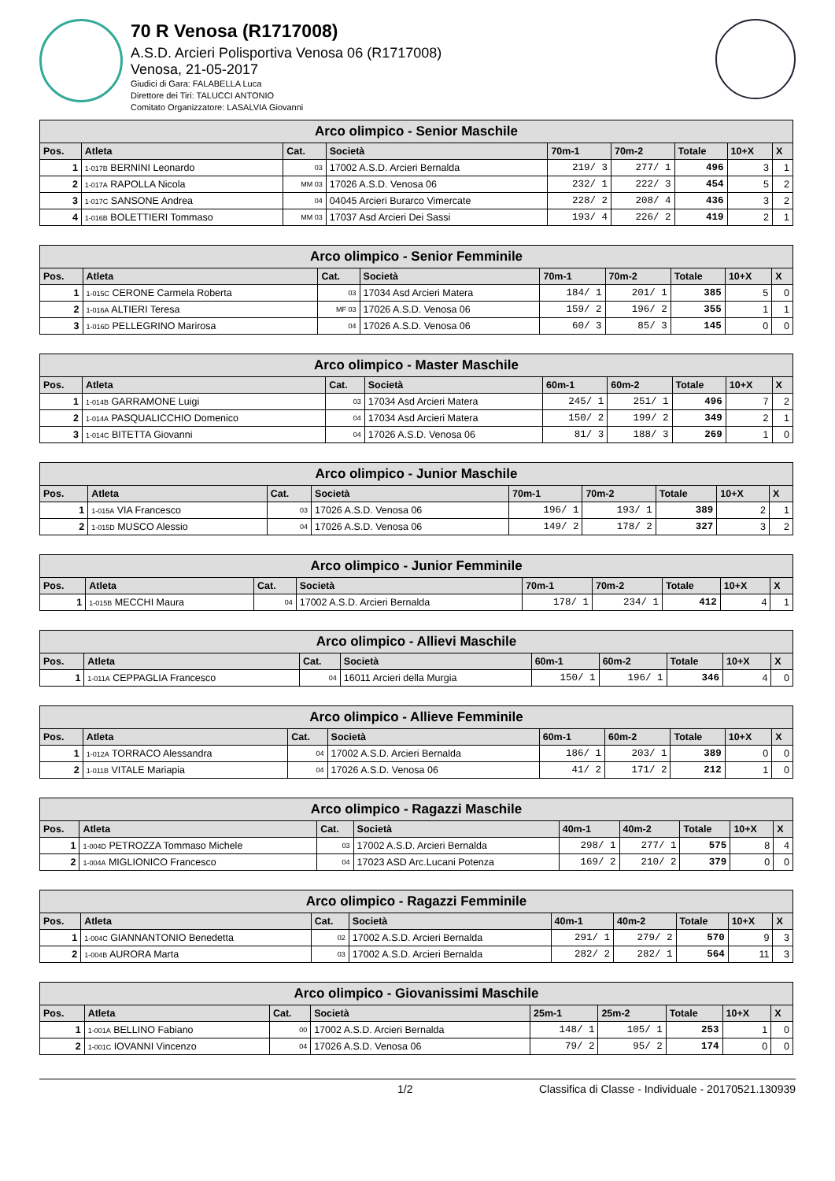70 R Venosa (R1717008)
A.S.D. Arcieri Polisportiva Venosa 06 (R1717008)
Venosa, 21-05-2017
Giudici di Gara: FALABELLA Luca
Direttore dei Tiri: TALUCCI ANTONIO
Comitato Organizzatore: LASALVIA Giovanni
| Arco olimpico - Senior Maschile | | | | | | | | |
| --- | --- | --- | --- | --- | --- | --- | --- | --- |
| Pos. | Atleta | Cat. | Società | 70m-1 | 70m-2 | Totale | 10+X | X |
| 1 | 1-017B BERNINI Leonardo | 03 | 17002 A.S.D. Arcieri Bernalda | 219/ 3 | 277/ 1 | 496 | 3 | 1 |
| 2 | 1-017A RAPOLLA Nicola | MM 03 | 17026 A.S.D. Venosa 06 | 232/ 1 | 222/ 3 | 454 | 5 | 2 |
| 3 | 1-017C SANSONE Andrea | 04 | 04045 Arcieri Burarco Vimercate | 228/ 2 | 208/ 4 | 436 | 3 | 2 |
| 4 | 1-016B BOLETTIERI Tommaso | MM 03 | 17037 Asd Arcieri Dei Sassi | 193/ 4 | 226/ 2 | 419 | 2 | 1 |
| Arco olimpico - Senior Femminile | | | | | | | | |
| --- | --- | --- | --- | --- | --- | --- | --- | --- |
| Pos. | Atleta | Cat. | Società | 70m-1 | 70m-2 | Totale | 10+X | X |
| 1 | 1-015C CERONE Carmela Roberta | 03 | 17034 Asd Arcieri Matera | 184/ 1 | 201/ 1 | 385 | 5 | 0 |
| 2 | 1-016A ALTIERI Teresa | MF 03 | 17026 A.S.D. Venosa 06 | 159/ 2 | 196/ 2 | 355 | 1 | 1 |
| 3 | 1-016D PELLEGRINO Marirosa | 04 | 17026 A.S.D. Venosa 06 | 60/ 3 | 85/ 3 | 145 | 0 | 0 |
| Arco olimpico - Master Maschile | | | | | | | | |
| --- | --- | --- | --- | --- | --- | --- | --- | --- |
| Pos. | Atleta | Cat. | Società | 60m-1 | 60m-2 | Totale | 10+X | X |
| 1 | 1-014B GARRAMONE Luigi | 03 | 17034 Asd Arcieri Matera | 245/ 1 | 251/ 1 | 496 | 7 | 2 |
| 2 | 1-014A PASQUALICCHIO Domenico | 04 | 17034 Asd Arcieri Matera | 150/ 2 | 199/ 2 | 349 | 2 | 1 |
| 3 | 1-014C BITETTA Giovanni | 04 | 17026 A.S.D. Venosa 06 | 81/ 3 | 188/ 3 | 269 | 1 | 0 |
| Arco olimpico - Junior Maschile | | | | | | | | |
| --- | --- | --- | --- | --- | --- | --- | --- | --- |
| Pos. | Atleta | Cat. | Società | 70m-1 | 70m-2 | Totale | 10+X | X |
| 1 | 1-015A VIA Francesco | 03 | 17026 A.S.D. Venosa 06 | 196/ 1 | 193/ 1 | 389 | 2 | 1 |
| 2 | 1-015D MUSCO Alessio | 04 | 17026 A.S.D. Venosa 06 | 149/ 2 | 178/ 2 | 327 | 3 | 2 |
| Arco olimpico - Junior Femminile | | | | | | | | |
| --- | --- | --- | --- | --- | --- | --- | --- | --- |
| Pos. | Atleta | Cat. | Società | 70m-1 | 70m-2 | Totale | 10+X | X |
| 1 | 1-015B MECCHI Maura | 04 | 17002 A.S.D. Arcieri Bernalda | 178/ 1 | 234/ 1 | 412 | 4 | 1 |
| Arco olimpico - Allievi Maschile | | | | | | | | |
| --- | --- | --- | --- | --- | --- | --- | --- | --- |
| Pos. | Atleta | Cat. | Società | 60m-1 | 60m-2 | Totale | 10+X | X |
| 1 | 1-011A CEPPAGLIA Francesco | 04 | 16011 Arcieri della Murgia | 150/ 1 | 196/ 1 | 346 | 4 | 0 |
| Arco olimpico - Allieve Femminile | | | | | | | | |
| --- | --- | --- | --- | --- | --- | --- | --- | --- |
| Pos. | Atleta | Cat. | Società | 60m-1 | 60m-2 | Totale | 10+X | X |
| 1 | 1-012A TORRACO Alessandra | 04 | 17002 A.S.D. Arcieri Bernalda | 186/ 1 | 203/ 1 | 389 | 0 | 0 |
| 2 | 1-011B VITALE Mariapia | 04 | 17026 A.S.D. Venosa 06 | 41/ 2 | 171/ 2 | 212 | 1 | 0 |
| Arco olimpico - Ragazzi Maschile | | | | | | | | |
| --- | --- | --- | --- | --- | --- | --- | --- | --- |
| Pos. | Atleta | Cat. | Società | 40m-1 | 40m-2 | Totale | 10+X | X |
| 1 | 1-004D PETROZZA Tommaso Michele | 03 | 17002 A.S.D. Arcieri Bernalda | 298/ 1 | 277/ 1 | 575 | 8 | 4 |
| 2 | 1-004A MIGLIONICO Francesco | 04 | 17023 ASD Arc.Lucani Potenza | 169/ 2 | 210/ 2 | 379 | 0 | 0 |
| Arco olimpico - Ragazzi Femminile | | | | | | | | |
| --- | --- | --- | --- | --- | --- | --- | --- | --- |
| Pos. | Atleta | Cat. | Società | 40m-1 | 40m-2 | Totale | 10+X | X |
| 1 | 1-004C GIANNANTONIO Benedetta | 02 | 17002 A.S.D. Arcieri Bernalda | 291/ 1 | 279/ 2 | 570 | 9 | 3 |
| 2 | 1-004B AURORA Marta | 03 | 17002 A.S.D. Arcieri Bernalda | 282/ 2 | 282/ 1 | 564 | 11 | 3 |
| Arco olimpico - Giovanissimi Maschile | | | | | | | | |
| --- | --- | --- | --- | --- | --- | --- | --- | --- |
| Pos. | Atleta | Cat. | Società | 25m-1 | 25m-2 | Totale | 10+X | X |
| 1 | 1-001A BELLINO Fabiano | 00 | 17002 A.S.D. Arcieri Bernalda | 148/ 1 | 105/ 1 | 253 | 1 | 0 |
| 2 | 1-001C IOVANNI Vincenzo | 04 | 17026 A.S.D. Venosa 06 | 79/ 2 | 95/ 2 | 174 | 0 | 0 |
1/2 Classifica di Classe - Individuale - 20170521.130939